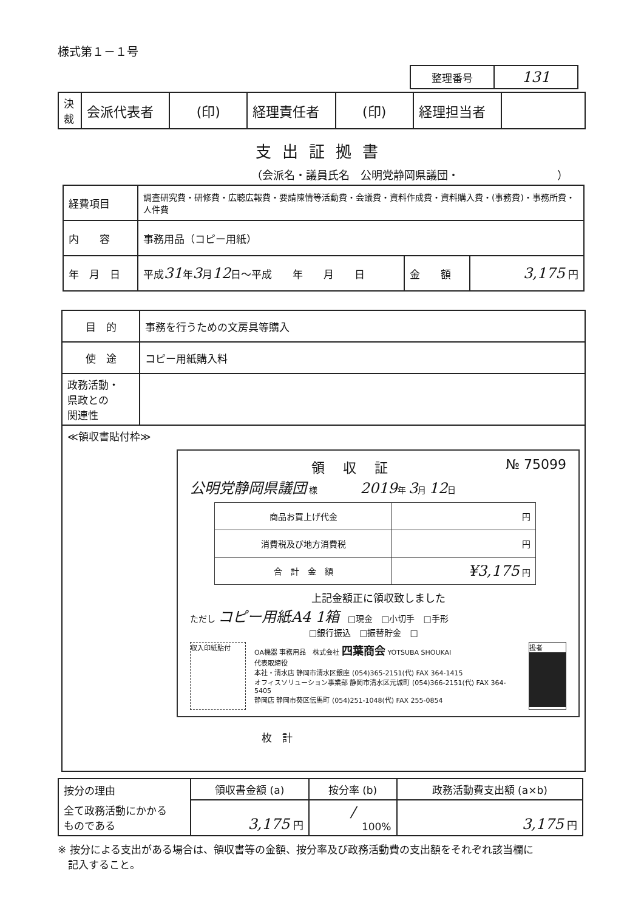様式第１－１号
| 整理番号 | 131 |
| 決 裁 | 会派代表者 | (印) | 経理責任者 | (印) | 経理担当者 | |
支出証拠書
（会派名・議員氏名　公明党静岡県議団・　　　　　　　　　）
| 経費項目 | 調査研究費・研修費・広聴広報費・要請陳情等活動費・会議費・資料作成費・資料購入費・(事務費)・事務所費・人件費 | | |
| 内 容 | 事務用品（コピー用紙） | | |
| 年 月 日 | 平成 31 年 3 月 12 日～平成 年 月 日 | 金 額 | 3,175 円 |
| 目 的 | 事務を行うための文房具等購入 |
| 使 途 | コピー用紙購入料 |
| 政務活動・ 県政との 関連性 | |
| ≪領収書貼付枠≫ 領収証 № 75099 公明党静岡県議団 様 2019 年 3 月 12 日 / 商品お買上げ代金 / 円 / / 消費税及び地方消費税 / 円 / / 合 計 金 額 / ¥3,175 円 / 上記金額正に領収致しました ただし コピー用紙A4 1箱 □現金 □小切手 □手形 □銀行振込 □振替貯金 □ 収入印紙貼付 OA機器 事務用品 株式会社 四葉商会 YOTSUBA SHOUKAI 代表取締役 本社・清水店 静岡市清水区銀座 (054)365-2151(代) FAX 364-1415 オフィスソリューション事業部 静岡市清水区元城町 (054)366-2151(代) FAX 364-5405 静岡店 静岡市葵区伝馬町 (054)251-1048(代) FAX 255-0854 扱者 枚 計 | |
| 按分の理由 | 領収書金額 (a) | 按分率 (b) | 政務活動費支出額 (a×b) |
| 全て政務活動にかかる ものである | 3,175 円 | / 100% | 3,175 円 |
※ 按分による支出がある場合は、領収書等の金額、按分率及び政務活動費の支出額をそれぞれ該当欄に
　記入すること。